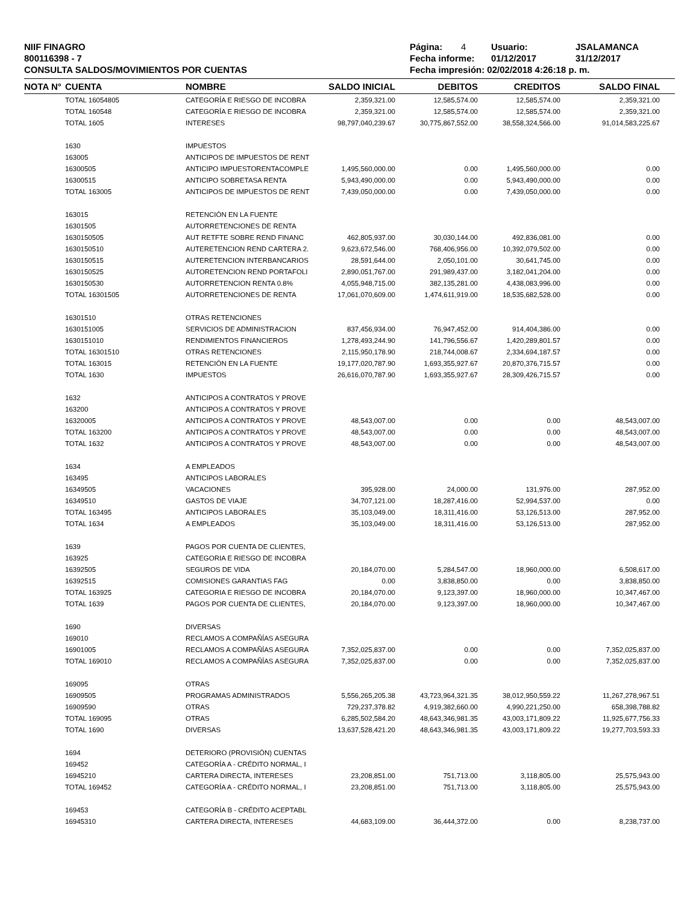NIIF FINAGRO
800116398 - 7
CONSULTA SALDOS/MOVIMIENTOS POR CUENTAS
Página: 4 Usuario: JSALAMANCA
Fecha informe: 01/12/2017 31/12/2017
Fecha impresión: 02/02/2018 4:26:18 p. m.
| NOTA N° | CUENTA | NOMBRE | SALDO INICIAL | DEBITOS | CREDITOS | SALDO FINAL | |
| --- | --- | --- | --- | --- | --- | --- | --- |
| | TOTAL 16054805 | CATEGORÍA E RIESGO DE INCOBRA | 2,359,321.00 | 12,585,574.00 | 12,585,574.00 | 2,359,321.00 | |
| | TOTAL 160548 | CATEGORÍA E RIESGO DE INCOBRA | 2,359,321.00 | 12,585,574.00 | 12,585,574.00 | 2,359,321.00 | |
| | TOTAL 1605 | INTERESES | 98,797,040,239.67 | 30,775,867,552.00 | 38,558,324,566.00 | 91,014,583,225.67 | |
| | 1630 | IMPUESTOS | | | | | |
| | 163005 | ANTICIPOS DE IMPUESTOS DE RENT | | | | | |
| | 16300505 | ANTICIPO IMPUESTORENTACOMPLE | 1,495,560,000.00 | 0.00 | 1,495,560,000.00 | 0.00 | |
| | 16300515 | ANTICIPO SOBRETASA RENTA | 5,943,490,000.00 | 0.00 | 5,943,490,000.00 | 0.00 | |
| | TOTAL 163005 | ANTICIPOS DE IMPUESTOS DE RENT | 7,439,050,000.00 | 0.00 | 7,439,050,000.00 | 0.00 | |
| | 163015 | RETENCIÓN EN LA FUENTE | | | | | |
| | 16301505 | AUTORRETENCIONES DE RENTA | | | | | |
| | 1630150505 | AUT RETFTE SOBRE REND FINANC | 462,805,937.00 | 30,030,144.00 | 492,836,081.00 | 0.00 | |
| | 1630150510 | AUTERETENCION REND CARTERA 2. | 9,623,672,546.00 | 768,406,956.00 | 10,392,079,502.00 | 0.00 | |
| | 1630150515 | AUTERETENCION INTERBANCARIOS | 28,591,644.00 | 2,050,101.00 | 30,641,745.00 | 0.00 | |
| | 1630150525 | AUTORETENCION REND PORTAFOLI | 2,890,051,767.00 | 291,989,437.00 | 3,182,041,204.00 | 0.00 | |
| | 1630150530 | AUTORRETENCION RENTA 0.8% | 4,055,948,715.00 | 382,135,281.00 | 4,438,083,996.00 | 0.00 | |
| | TOTAL 16301505 | AUTORRETENCIONES DE RENTA | 17,061,070,609.00 | 1,474,611,919.00 | 18,535,682,528.00 | 0.00 | |
| | 16301510 | OTRAS RETENCIONES | | | | | |
| | 1630151005 | SERVICIOS DE ADMINISTRACION | 837,456,934.00 | 76,947,452.00 | 914,404,386.00 | 0.00 | |
| | 1630151010 | RENDIMIENTOS FINANCIEROS | 1,278,493,244.90 | 141,796,556.67 | 1,420,289,801.57 | 0.00 | |
| | TOTAL 16301510 | OTRAS RETENCIONES | 2,115,950,178.90 | 218,744,008.67 | 2,334,694,187.57 | 0.00 | |
| | TOTAL 163015 | RETENCIÓN EN LA FUENTE | 19,177,020,787.90 | 1,693,355,927.67 | 20,870,376,715.57 | 0.00 | |
| | TOTAL 1630 | IMPUESTOS | 26,616,070,787.90 | 1,693,355,927.67 | 28,309,426,715.57 | 0.00 | |
| | 1632 | ANTICIPOS A CONTRATOS Y PROVE | | | | | |
| | 163200 | ANTICIPOS A CONTRATOS Y PROVE | | | | | |
| | 16320005 | ANTICIPOS A CONTRATOS Y PROVE | 48,543,007.00 | 0.00 | 0.00 | 48,543,007.00 | |
| | TOTAL 163200 | ANTICIPOS A CONTRATOS Y PROVE | 48,543,007.00 | 0.00 | 0.00 | 48,543,007.00 | |
| | TOTAL 1632 | ANTICIPOS A CONTRATOS Y PROVE | 48,543,007.00 | 0.00 | 0.00 | 48,543,007.00 | |
| | 1634 | A EMPLEADOS | | | | | |
| | 163495 | ANTICIPOS LABORALES | | | | | |
| | 16349505 | VACACIONES | 395,928.00 | 24,000.00 | 131,976.00 | 287,952.00 | |
| | 16349510 | GASTOS DE VIAJE | 34,707,121.00 | 18,287,416.00 | 52,994,537.00 | 0.00 | |
| | TOTAL 163495 | ANTICIPOS LABORALES | 35,103,049.00 | 18,311,416.00 | 53,126,513.00 | 287,952.00 | |
| | TOTAL 1634 | A EMPLEADOS | 35,103,049.00 | 18,311,416.00 | 53,126,513.00 | 287,952.00 | |
| | 1639 | PAGOS POR CUENTA DE CLIENTES, | | | | | |
| | 163925 | CATEGORIA E RIESGO DE INCOBRA | | | | | |
| | 16392505 | SEGUROS DE VIDA | 20,184,070.00 | 5,284,547.00 | 18,960,000.00 | 6,508,617.00 | |
| | 16392515 | COMISIONES GARANTIAS FAG | 0.00 | 3,838,850.00 | 0.00 | 3,838,850.00 | |
| | TOTAL 163925 | CATEGORIA E RIESGO DE INCOBRA | 20,184,070.00 | 9,123,397.00 | 18,960,000.00 | 10,347,467.00 | |
| | TOTAL 1639 | PAGOS POR CUENTA DE CLIENTES, | 20,184,070.00 | 9,123,397.00 | 18,960,000.00 | 10,347,467.00 | |
| | 1690 | DIVERSAS | | | | | |
| | 169010 | RECLAMOS A COMPAÑÍAS ASEGURA | | | | | |
| | 16901005 | RECLAMOS A COMPAÑÍAS ASEGURA | 7,352,025,837.00 | 0.00 | 0.00 | 7,352,025,837.00 | |
| | TOTAL 169010 | RECLAMOS A COMPAÑÍAS ASEGURA | 7,352,025,837.00 | 0.00 | 0.00 | 7,352,025,837.00 | |
| | 169095 | OTRAS | | | | | |
| | 16909505 | PROGRAMAS ADMINISTRADOS | 5,556,265,205.38 | 43,723,964,321.35 | 38,012,950,559.22 | 11,267,278,967.51 | |
| | 16909590 | OTRAS | 729,237,378.82 | 4,919,382,660.00 | 4,990,221,250.00 | 658,398,788.82 | |
| | TOTAL 169095 | OTRAS | 6,285,502,584.20 | 48,643,346,981.35 | 43,003,171,809.22 | 11,925,677,756.33 | |
| | TOTAL 1690 | DIVERSAS | 13,637,528,421.20 | 48,643,346,981.35 | 43,003,171,809.22 | 19,277,703,593.33 | |
| | 1694 | DETERIORO (PROVISIÓN) CUENTAS | | | | | |
| | 169452 | CATEGORÍA A - CRÉDITO NORMAL, I | | | | | |
| | 16945210 | CARTERA DIRECTA, INTERESES | 23,208,851.00 | 751,713.00 | 3,118,805.00 | 25,575,943.00 | |
| | TOTAL 169452 | CATEGORÍA A - CRÉDITO NORMAL, I | 23,208,851.00 | 751,713.00 | 3,118,805.00 | 25,575,943.00 | |
| | 169453 | CATEGORÍA B - CRÉDITO ACEPTABL | | | | | |
| | 16945310 | CARTERA DIRECTA, INTERESES | 44,683,109.00 | 36,444,372.00 | 0.00 | 8,238,737.00 | |